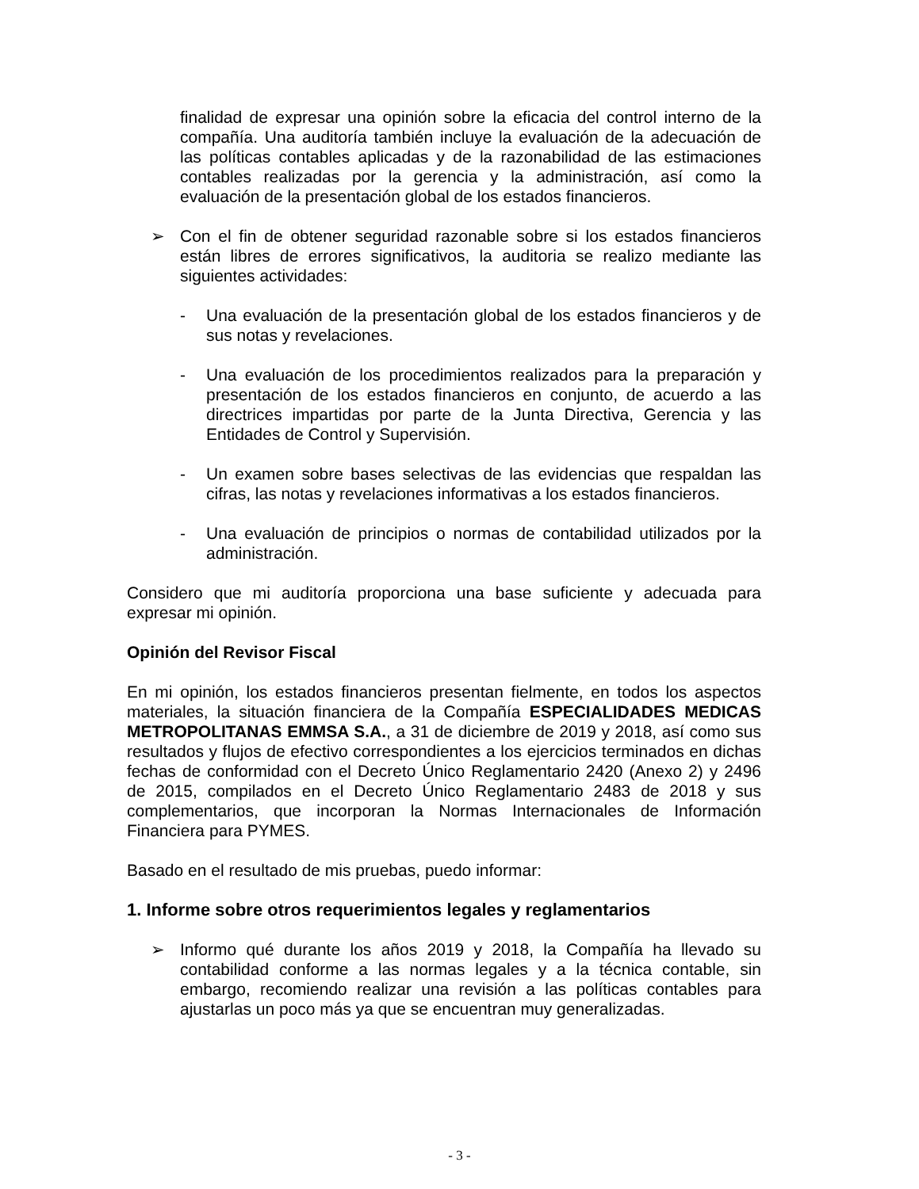finalidad de expresar una opinión sobre la eficacia del control interno de la compañía. Una auditoría también incluye la evaluación de la adecuación de las políticas contables aplicadas y de la razonabilidad de las estimaciones contables realizadas por la gerencia y la administración, así como la evaluación de la presentación global de los estados financieros.
➢ Con el fin de obtener seguridad razonable sobre si los estados financieros están libres de errores significativos, la auditoria se realizo mediante las siguientes actividades:
- Una evaluación de la presentación global de los estados financieros y de sus notas y revelaciones.
- Una evaluación de los procedimientos realizados para la preparación y presentación de los estados financieros en conjunto, de acuerdo a las directrices impartidas por parte de la Junta Directiva, Gerencia y las Entidades de Control y Supervisión.
- Un examen sobre bases selectivas de las evidencias que respaldan las cifras, las notas y revelaciones informativas a los estados financieros.
- Una evaluación de principios o normas de contabilidad utilizados por la administración.
Considero que mi auditoría proporciona una base suficiente y adecuada para expresar mi opinión.
Opinión del Revisor Fiscal
En mi opinión, los estados financieros presentan fielmente, en todos los aspectos materiales, la situación financiera de la Compañía ESPECIALIDADES MEDICAS METROPOLITANAS EMMSA S.A., a 31 de diciembre de 2019 y 2018, así como sus resultados y flujos de efectivo correspondientes a los ejercicios terminados en dichas fechas de conformidad con el Decreto Único Reglamentario 2420 (Anexo 2) y 2496 de 2015, compilados en el Decreto Único Reglamentario 2483 de 2018 y sus complementarios, que incorporan la Normas Internacionales de Información Financiera para PYMES.
Basado en el resultado de mis pruebas, puedo informar:
1. Informe sobre otros requerimientos legales y reglamentarios
➢ Informo qué durante los años 2019 y 2018, la Compañía ha llevado su contabilidad conforme a las normas legales y a la técnica contable, sin embargo, recomiendo realizar una revisión a las políticas contables para ajustarlas un poco más ya que se encuentran muy generalizadas.
- 3 -